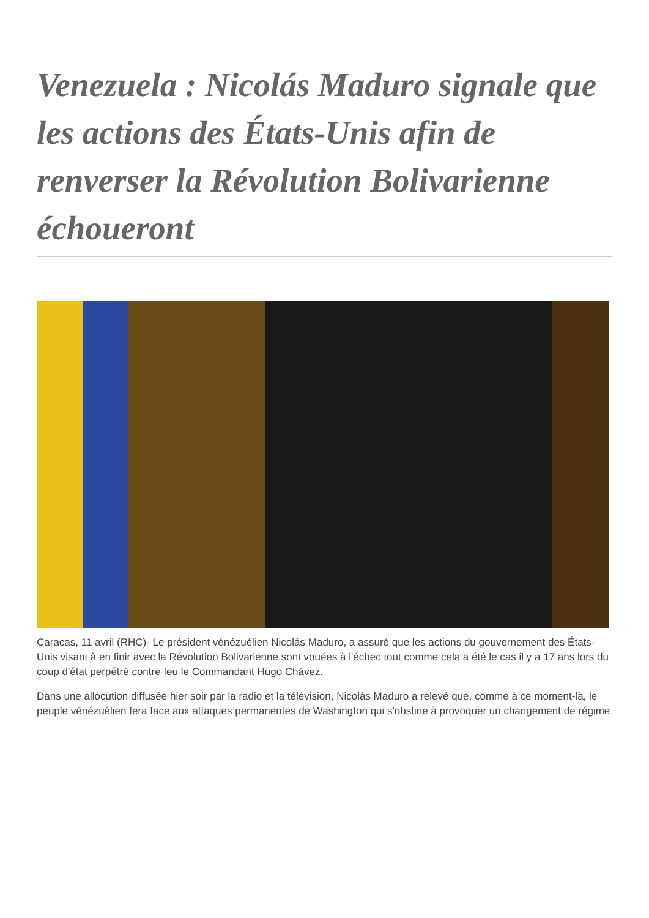Venezuela : Nicolás Maduro signale que les actions des États-Unis afin de renverser la Révolution Bolivarienne échoueront
Caracas, 11 avril (RHC)- Le président vénézuélien Nicolás Maduro, a assuré que les actions du gouvernement des États-Unis visant à en finir avec la Révolution Bolivarienne sont vouées à l'échec tout comme cela a été le cas il y a 17 ans lors du coup d'état perpétré contre feu le Commandant Hugo Chávez.
Dans une allocution diffusée hier soir par la radio et la télévision, Nicolás Maduro a relevé que, comme à ce moment-là, le peuple vénézuélien fera face aux attaques permanentes de Washington qui s'obstine à provoquer un changement de régime